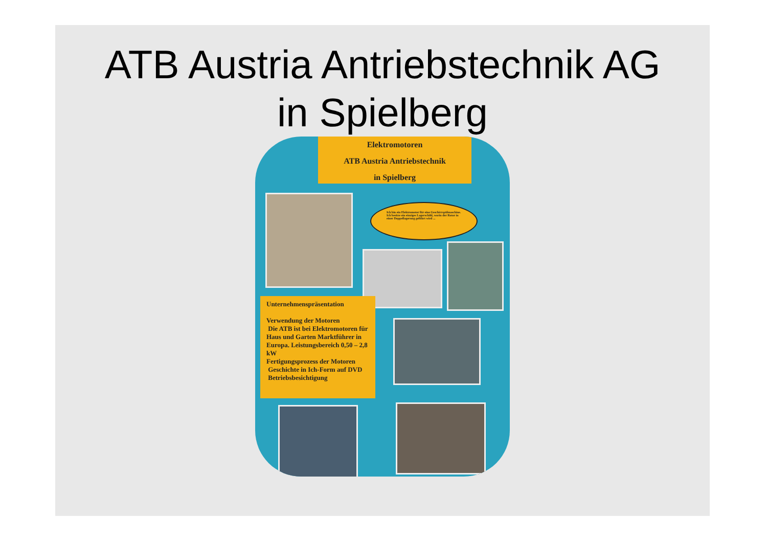ATB Austria Antriebstechnik AG
in Spielberg
Elektromotoren
ATB Austria Antriebstechnik
in Spielberg
Ich bin ein Elektromotor für eine Geschirrspülmaschine. Ich besitze ein einziges Lagerschild, worin der Rotor in einer Doppellagerung geführt wird ...
Unternehmenspräsentation
Verwendung der Motoren
Die ATB ist bei Elektromotoren für Haus und Garten Marktführer in Europa. Leistungsbereich 0,50 – 2,8 kW
Fertigungsprozess der Motoren
Geschichte in Ich-Form auf DVD
Betriebsbesichtigung